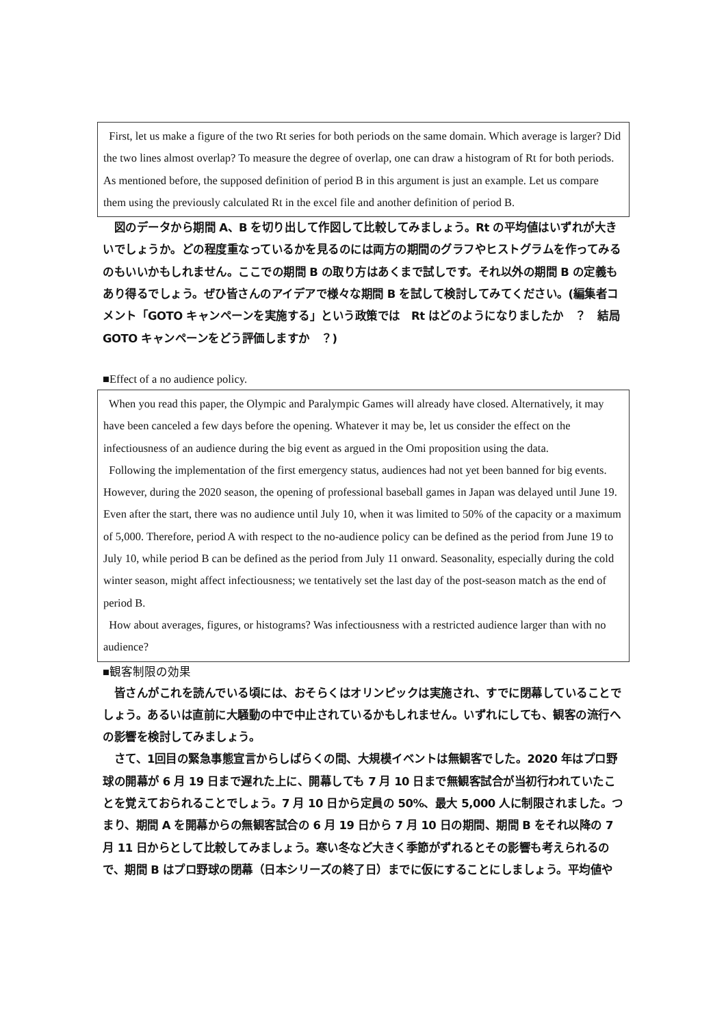First, let us make a figure of the two Rt series for both periods on the same domain. Which average is larger? Did the two lines almost overlap? To measure the degree of overlap, one can draw a histogram of Rt for both periods. As mentioned before, the supposed definition of period B in this argument is just an example. Let us compare them using the previously calculated Rt in the excel file and another definition of period B.
　図のデータから期間 A、B を切り出して作図して比較してみましょう。Rt の平均値はいずれが大きいでしょうか。どの程度重なっているかを見るのには両方の期間のグラフやヒストグラムを作ってみるのもいいかもしれません。ここでの期間 B の取り方はあくまで試しです。それ以外の期間 B の定義もあり得るでしょう。ぜひ皆さんのアイデアで様々な期間 B を試して検討してみてください。(編集者コメント「GOTO キャンペーンを実施する」という政策では　Rt はどのようになりましたか　？　結局 GOTO キャンペーンをどう評価しますか　？)
■Effect of a no audience policy.
When you read this paper, the Olympic and Paralympic Games will already have closed. Alternatively, it may have been canceled a few days before the opening. Whatever it may be, let us consider the effect on the infectiousness of an audience during the big event as argued in the Omi proposition using the data.
Following the implementation of the first emergency status, audiences had not yet been banned for big events. However, during the 2020 season, the opening of professional baseball games in Japan was delayed until June 19. Even after the start, there was no audience until July 10, when it was limited to 50% of the capacity or a maximum of 5,000. Therefore, period A with respect to the no-audience policy can be defined as the period from June 19 to July 10, while period B can be defined as the period from July 11 onward. Seasonality, especially during the cold winter season, might affect infectiousness; we tentatively set the last day of the post-season match as the end of period B.
How about averages, figures, or histograms? Was infectiousness with a restricted audience larger than with no audience?
■観客制限の効果
　皆さんがこれを読んでいる頃には、おそらくはオリンピックは実施され、すでに閉幕していることでしょう。あるいは直前に大騒動の中で中止されているかもしれません。いずれにしても、観客の流行への影響を検討してみましょう。
　さて、1回目の緊急事態宣言からしばらくの間、大規模イベントは無観客でした。2020 年はプロ野球の開幕が 6 月 19 日まで遅れた上に、開幕しても 7 月 10 日まで無観客試合が当初行われていたことを覚えておられることでしょう。7 月 10 日から定員の 50%、最大 5,000 人に制限されました。つまり、期間 A を開幕からの無観客試合の 6 月 19 日から 7 月 10 日の期間、期間 B をそれ以降の 7 月 11 日からとして比較してみましょう。寒い冬など大きく季節がずれるとその影響も考えられるので、期間 B はプロ野球の閉幕（日本シリーズの終了日）までに仮にすることにしましょう。平均値や